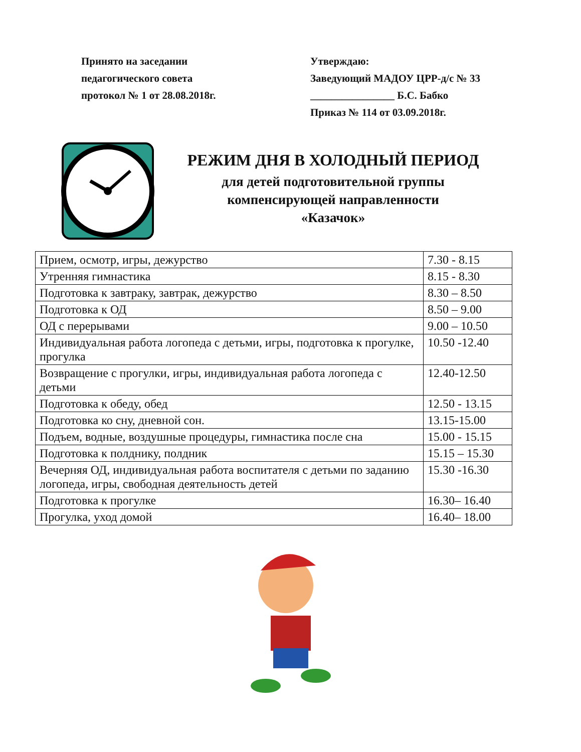Принято на заседании
педагогического совета
протокол № 1 от 28.08.2018г.
Утверждаю:
Заведующий МАДОУ ЦРР-д/с № 33
________________ Б.С. Бабко
Приказ № 114 от 03.09.2018г.
РЕЖИМ ДНЯ В ХОЛОДНЫЙ ПЕРИОД
для детей подготовительной группы
компенсирующей направленности
«Казачок»
| Прием, осмотр, игры, дежурство | 7.30 - 8.15 |
| Утренняя гимнастика | 8.15 - 8.30 |
| Подготовка к завтраку, завтрак, дежурство | 8.30 – 8.50 |
| Подготовка к ОД | 8.50 – 9.00 |
| ОД с перерывами | 9.00 – 10.50 |
| Индивидуальная работа логопеда с детьми, игры, подготовка к прогулке, прогулка | 10.50 -12.40 |
| Возвращение с прогулки, игры, индивидуальная работа логопеда с детьми | 12.40-12.50 |
| Подготовка к обеду, обед | 12.50 - 13.15 |
| Подготовка ко сну, дневной сон. | 13.15-15.00 |
| Подъем, водные, воздушные процедуры, гимнастика после сна | 15.00 - 15.15 |
| Подготовка к полднику, полдник | 15.15 – 15.30 |
| Вечерняя ОД, индивидуальная работа воспитателя с детьми по заданию логопеда, игры, свободная деятельность детей | 15.30 -16.30 |
| Подготовка к прогулке | 16.30– 16.40 |
| Прогулка, уход домой | 16.40– 18.00 |